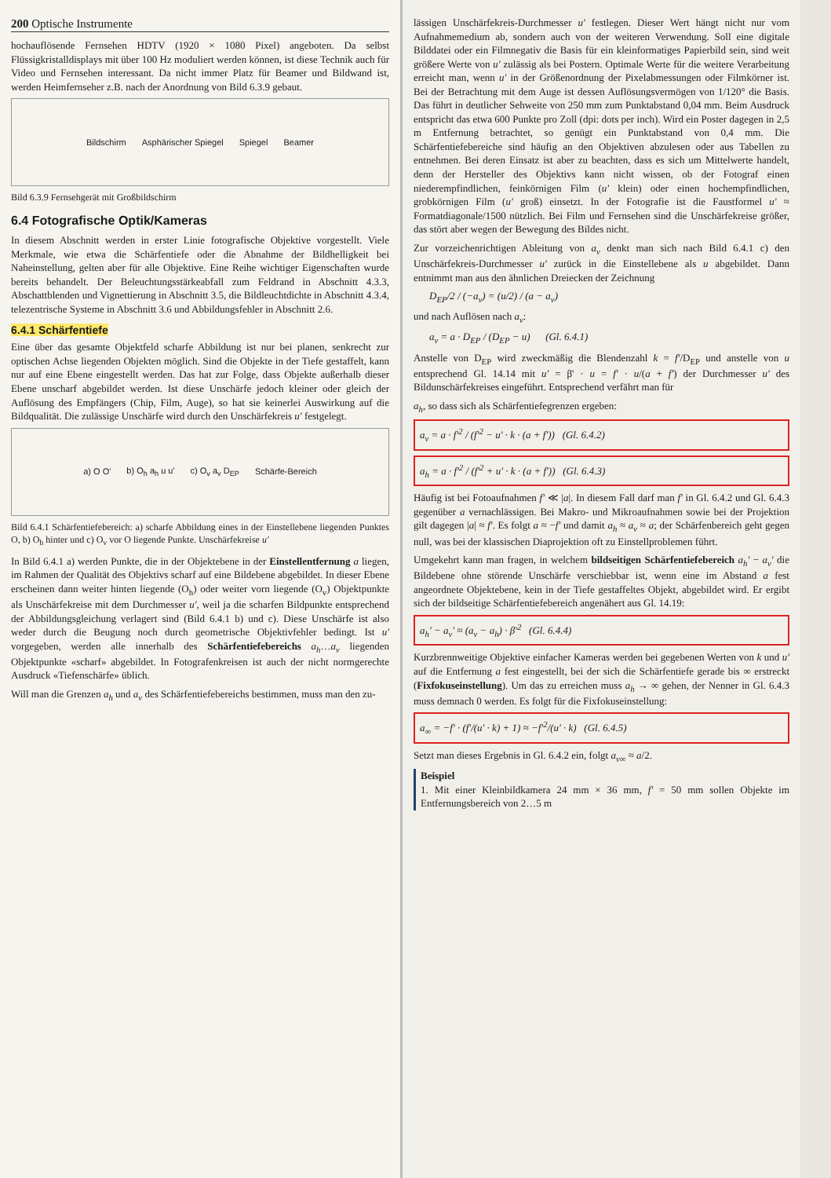200 Optische Instrumente
hochauflösende Fernsehen HDTV (1920 × 1080 Pixel) angeboten. Da selbst Flüssigkristalldisplays mit über 100 Hz moduliert werden können, ist diese Technik auch für Video und Fernsehen interessant. Da nicht immer Platz für Beamer und Bildwand ist, werden Heimfernseher z.B. nach der Anordnung von Bild 6.3.9 gebaut.
Bildschirm Asphärischer Spiegel Spiegel Beamer
Bild 6.3.9 Fernsehgerät mit Großbildschirm
6.4 Fotografische Optik/Kameras
In diesem Abschnitt werden in erster Linie fotografische Objektive vorgestellt. Viele Merkmale, wie etwa die Schärfentiefe oder die Abnahme der Bildhelligkeit bei Naheinstellung, gelten aber für alle Objektive. Eine Reihe wichtiger Eigenschaften wurde bereits behandelt. Der Beleuchtungsstärkeabfall zum Feldrand in Abschnitt 4.3.3, Abschattblenden und Vignettierung in Abschnitt 3.5, die Bildleuchtdichte in Abschnitt 4.3.4, telezentrische Systeme in Abschnitt 3.6 und Abbildungsfehler in Abschnitt 2.6.
6.4.1 Schärfentiefe
Eine über das gesamte Objektfeld scharfe Abbildung ist nur bei planen, senkrecht zur optischen Achse liegenden Objekten möglich. Sind die Objekte in der Tiefe gestaffelt, kann nur auf eine Ebene eingestellt werden. Das hat zur Folge, dass Objekte außerhalb dieser Ebene unscharf abgebildet werden. Ist diese Unschärfe jedoch kleiner oder gleich der Auflösung des Empfängers (Chip, Film, Auge), so hat sie keinerlei Auswirkung auf die Bildqualität. Die zulässige Unschärfe wird durch den Unschärfekreis u' festgelegt.
a) O O' b) O<sub>h</sub> a<sub>h</sub> u u' c) O<sub>v</sub> a<sub>v</sub> D<sub>EP</sub> Schärfe-Bereich
Bild 6.4.1 Schärfentiefebereich: a) scharfe Abbildung eines in der Einstellebene liegenden Punktes O, b) O<sub>h</sub> hinter und c) O<sub>v</sub> vor O liegende Punkte. Unschärfekreise u'
In Bild 6.4.1 a) werden Punkte, die in der Objektebene in der Einstellentfernung a liegen, im Rahmen der Qualität des Objektivs scharf auf eine Bildebene abgebildet. In dieser Ebene erscheinen dann weiter hinten liegende (O<sub>h</sub>) oder weiter vorn liegende (O<sub>v</sub>) Objektpunkte als Unschärfekreise mit dem Durchmesser u', weil ja die scharfen Bildpunkte entsprechend der Abbildungsgleichung verlagert sind (Bild 6.4.1 b) und c). Diese Unschärfe ist also weder durch die Beugung noch durch geometrische Objektivfehler bedingt. Ist u' vorgegeben, werden alle innerhalb des Schärfentiefebereichs a<sub>h</sub>…a<sub>v</sub> liegenden Objektpunkte «scharf» abgebildet. In Fotografenkreisen ist auch der nicht normgerechte Ausdruck «Tiefenschärfe» üblich.
Will man die Grenzen a<sub>h</sub> und a<sub>v</sub> des Schärfentiefebereichs bestimmen, muss man den zu-
lässigen Unschärfekreis-Durchmesser u' festlegen. Dieser Wert hängt nicht nur vom Aufnahmemedium ab, sondern auch von der weiteren Verwendung. Soll eine digitale Bilddatei oder ein Filmnegativ die Basis für ein kleinformatiges Papierbild sein, sind weit größere Werte von u' zulässig als bei Postern. Optimale Werte für die weitere Verarbeitung erreicht man, wenn u' in der Größenordnung der Pixelabmessungen oder Filmkörner ist. Bei der Betrachtung mit dem Auge ist dessen Auflösungsvermögen von 1/120° die Basis. Das führt in deutlicher Sehweite von 250 mm zum Punktabstand 0,04 mm. Beim Ausdruck entspricht das etwa 600 Punkte pro Zoll (dpi: dots per inch). Wird ein Poster dagegen in 2,5 m Entfernung betrachtet, so genügt ein Punktabstand von 0,4 mm. Die Schärfentiefebereiche sind häufig an den Objektiven abzulesen oder aus Tabellen zu entnehmen. Bei deren Einsatz ist aber zu beachten, dass es sich um Mittelwerte handelt, denn der Hersteller des Objektivs kann nicht wissen, ob der Fotograf einen niederempfindlichen, feinkörnigen Film (u' klein) oder einen hochempfindlichen, grobkörnigen Film (u' groß) einsetzt. In der Fotografie ist die Faustformel u' ≈ Formatdiagonale/1500 nützlich. Bei Film und Fernsehen sind die Unschärfekreise größer, das stört aber wegen der Bewegung des Bildes nicht.
Zur vorzeichenrichtigen Ableitung von a<sub>v</sub> denkt man sich nach Bild 6.4.1 c) den Unschärfekreis-Durchmesser u' zurück in die Einstellebene als u abgebildet. Dann entnimmt man aus den ähnlichen Dreiecken der Zeichnung
D<sub>EP</sub>/2 / (−a<sub>v</sub>) = (u/2) / (a − a<sub>v</sub>)
und nach Auflösen nach a<sub>v</sub>:
a<sub>v</sub> = a · D<sub>EP</sub> / (D<sub>EP</sub> − u) (Gl. 6.4.1)
Anstelle von D<sub>EP</sub> wird zweckmäßig die Blendenzahl k = f'/D<sub>EP</sub> und anstelle von u entsprechend Gl. 14.14 mit u' = β' · u = f' · u/(a + f') der Durchmesser u' des Bildunschärfekreises eingeführt. Entsprechend verfährt man für
a<sub>h</sub>, so dass sich als Schärfentiefegrenzen ergeben:
a<sub>v</sub> = a · f'<sup>2</sup> / (f'<sup>2</sup> − u' · k · (a + f')) (Gl. 6.4.2)
a<sub>h</sub> = a · f'<sup>2</sup> / (f'<sup>2</sup> + u' · k · (a + f')) (Gl. 6.4.3)
Häufig ist bei Fotoaufnahmen f' ≪ |a|. In diesem Fall darf man f' in Gl. 6.4.2 und Gl. 6.4.3 gegenüber a vernachlässigen. Bei Makro- und Mikroaufnahmen sowie bei der Projektion gilt dagegen |a| ≈ f'. Es folgt a ≈ −f' und damit a<sub>h</sub> ≈ a<sub>v</sub> ≈ a; der Schärfenbereich geht gegen null, was bei der klassischen Diaprojektion oft zu Einstellproblemen führt.
Umgekehrt kann man fragen, in welchem bildseitigen Schärfentiefebereich a<sub>h</sub>' − a<sub>v</sub>' die Bildebene ohne störende Unschärfe verschiebbar ist, wenn eine im Abstand a fest angeordnete Objektebene, kein in der Tiefe gestaffeltes Objekt, abgebildet wird. Er ergibt sich der bildseitige Schärfentiefebereich angenähert aus Gl. 14.19:
a<sub>h</sub>' − a<sub>v</sub>' ≈ (a<sub>v</sub> − a<sub>h</sub>) · β'<sup>2</sup> (Gl. 6.4.4)
Kurzbrennweitige Objektive einfacher Kameras werden bei gegebenen Werten von k und u' auf die Entfernung a fest eingestellt, bei der sich die Schärfentiefe gerade bis ∞ erstreckt (Fixfokuseinstellung). Um das zu erreichen muss a<sub>h</sub> → ∞ gehen, der Nenner in Gl. 6.4.3 muss demnach 0 werden. Es folgt für die Fixfokuseinstellung:
a<sub>∞</sub> = −f' · (f'/(u' · k) + 1) ≈ −f'<sup>2</sup>/(u' · k) (Gl. 6.4.5)
Setzt man dieses Ergebnis in Gl. 6.4.2 ein, folgt a<sub>v∞</sub> ≈ a/2.
Beispiel
1. Mit einer Kleinbildkamera 24 mm × 36 mm, f' = 50 mm sollen Objekte im Entfernungsbereich von 2…5 m